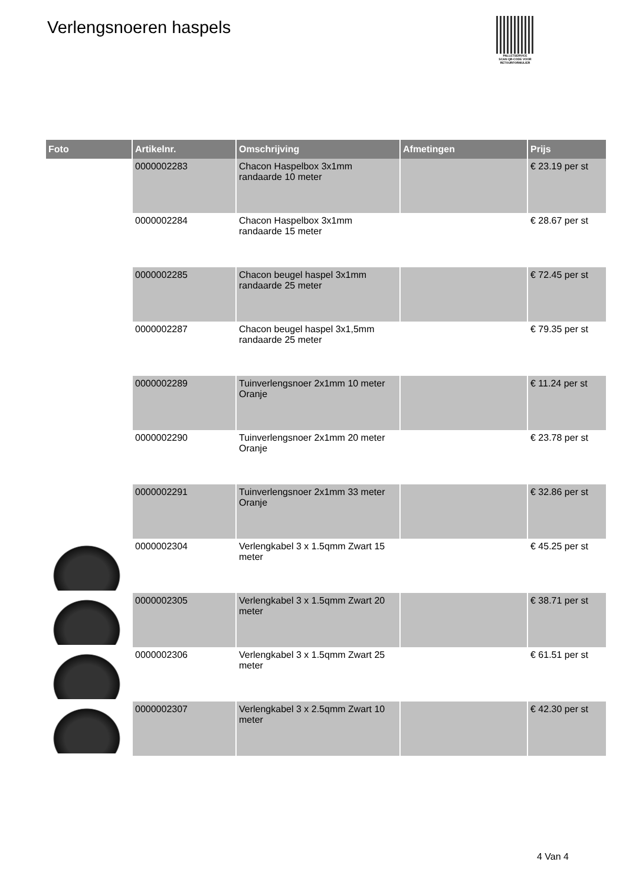Verlengsnoeren haspels
PALLETSERVICE
SCAN QR-CODE VOOR RETOURFORMULIER
| Foto | Artikelnr. | Omschrijving | Afmetingen | Prijs |
| --- | --- | --- | --- | --- |
| | 0000002283 | Chacon Haspelbox 3x1mm randaarde 10 meter | | € 23.19 per st |
| | 0000002284 | Chacon Haspelbox 3x1mm randaarde 15 meter | | € 28.67 per st |
| | 0000002285 | Chacon beugel haspel 3x1mm randaarde 25 meter | | € 72.45 per st |
| | 0000002287 | Chacon beugel haspel 3x1,5mm randaarde 25 meter | | € 79.35 per st |
| | 0000002289 | Tuinverlengsnoer 2x1mm 10 meter Oranje | | € 11.24 per st |
| | 0000002290 | Tuinverlengsnoer 2x1mm 20 meter Oranje | | € 23.78 per st |
| | 0000002291 | Tuinverlengsnoer 2x1mm 33 meter Oranje | | € 32.86 per st |
| | 0000002304 | Verlengkabel 3 x 1.5qmm Zwart 15 meter | | € 45.25 per st |
| | 0000002305 | Verlengkabel 3 x 1.5qmm Zwart 20 meter | | € 38.71 per st |
| | 0000002306 | Verlengkabel 3 x 1.5qmm Zwart 25 meter | | € 61.51 per st |
| | 0000002307 | Verlengkabel 3 x 2.5qmm Zwart 10 meter | | € 42.30 per st |
4 Van 4